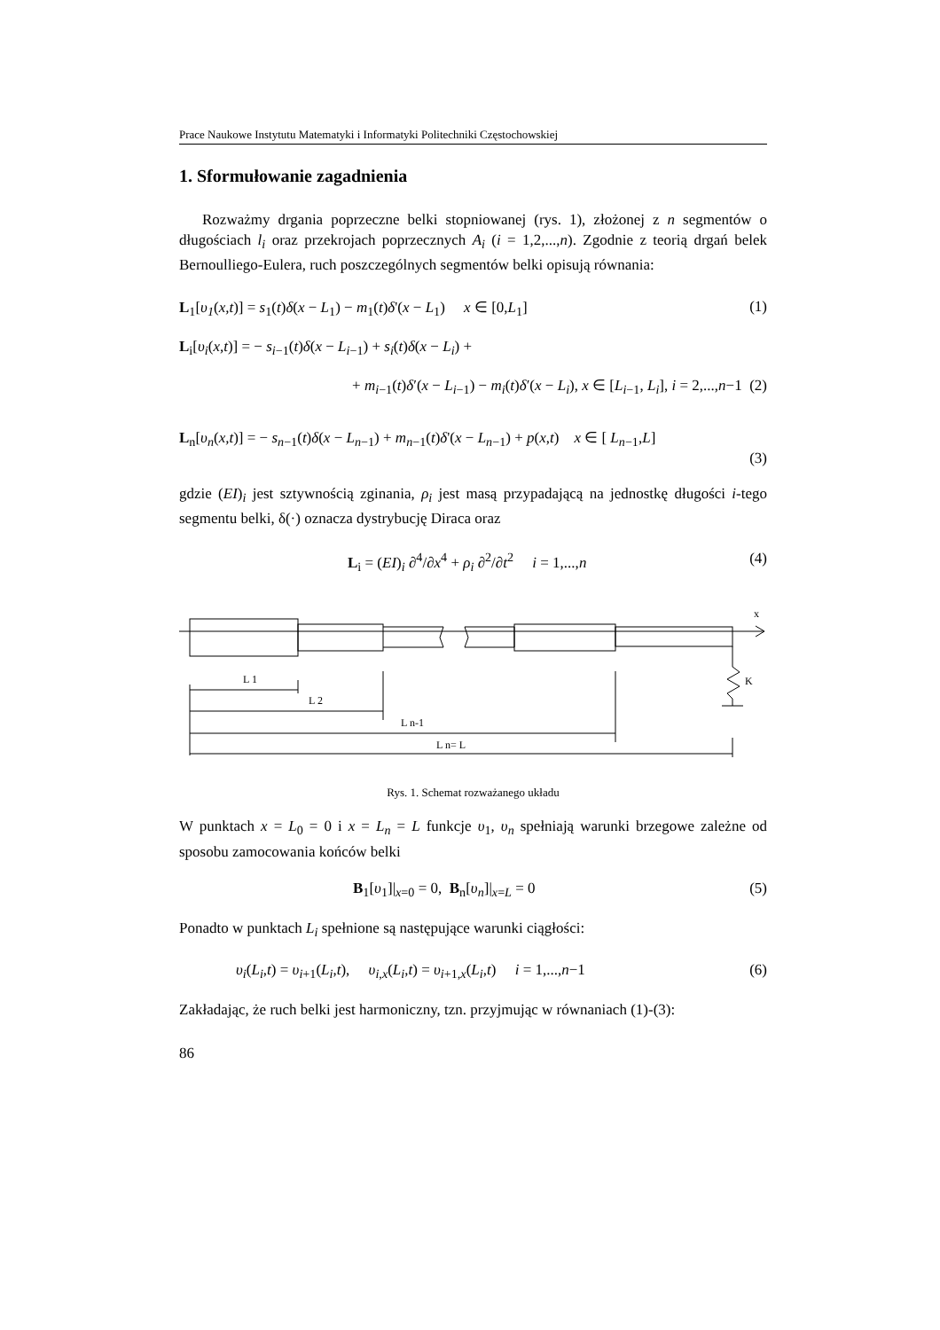Prace Naukowe Instytutu Matematyki i Informatyki Politechniki Częstochowskiej
1. Sformułowanie zagadnienia
Rozważmy drgania poprzeczne belki stopniowanej (rys. 1), złożonej z n segmentów o długościach l<sub>i</sub> oraz przekrojach poprzecznych A<sub>i</sub> (i = 1,2,...,n). Zgodnie z teorią drgań belek Bernoulliego-Eulera, ruch poszczególnych segmentów belki opisują równania:
L<sub>1</sub>[υ<sub>1</sub>(x,t)] = s<sub>1</sub>(t)δ(x − L<sub>1</sub>) − m<sub>1</sub>(t)δ'(x − L<sub>1</sub>) x ∈ [0,L<sub>1</sub>] (1)
L<sub>i</sub>[υ<sub>i</sub>(x,t)] = − s<sub>i−1</sub>(t)δ(x − L<sub>i−1</sub>) + s<sub>i</sub>(t)δ(x − L<sub>i</sub>) +
+ m<sub>i−1</sub>(t)δ′(x − L<sub>i−1</sub>) − m<sub>i</sub>(t)δ′(x − L<sub>i</sub>), x ∈ [L<sub>i−1</sub>, L<sub>i</sub>], i = 2,...,n−1 (2)
L<sub>n</sub>[υ<sub>n</sub>(x,t)] = − s<sub>n−1</sub>(t)δ(x − L<sub>n−1</sub>) + m<sub>n−1</sub>(t)δ'(x − L<sub>n−1</sub>) + p(x,t) x ∈ [ L<sub>n−1</sub>,L]
(3)
gdzie (EI)<sub>i</sub> jest sztywnością zginania, ρ<sub>i</sub> jest masą przypadającą na jednostkę długości i-tego segmentu belki, δ(·) oznacza dystrybucję Diraca oraz
L<sub>i</sub> = (EI)<sub>i</sub> ∂<sup>4</sup>/∂x<sup>4</sup> + ρ<sub>i</sub> ∂<sup>2</sup>/∂t<sup>2</sup> i = 1,...,n (4)
x
K
L 1
L 2
L n-1
L n= L
Rys. 1. Schemat rozważanego układu
W punktach x = L<sub>0</sub> = 0 i x = L<sub>n</sub> = L funkcje υ<sub>1</sub>, υ<sub>n</sub> spełniają warunki brzegowe zależne od sposobu zamocowania końców belki
B<sub>1</sub>[υ<sub>1</sub>]|<sub>x=0</sub> = 0, B<sub>n</sub>[υ<sub>n</sub>]|<sub>x=L</sub> = 0 (5)
Ponadto w punktach L<sub>i</sub> spełnione są następujące warunki ciągłości:
υ<sub>i</sub>(L<sub>i</sub>,t) = υ<sub>i+1</sub>(L<sub>i</sub>,t), υ<sub>i,x</sub>(L<sub>i</sub>,t) = υ<sub>i+1,x</sub>(L<sub>i</sub>,t) i = 1,...,n−1 (6)
Zakładając, że ruch belki jest harmoniczny, tzn. przyjmując w równaniach (1)-(3):
86